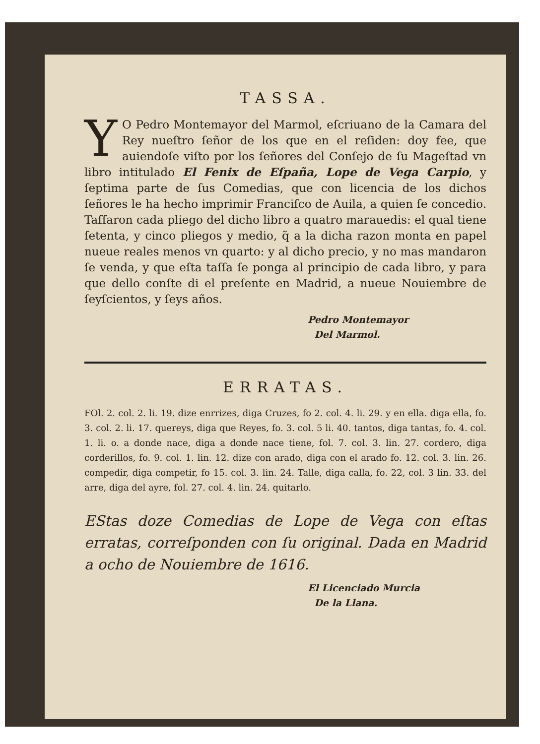TASSA.
YO Pedro Montemayor del Marmol, eſcriuano de la Camara del Rey nueſtro ſeñor de los que en el reſiden: doy fee, que auiendoſe viſto por los ſeñores del Conſejo de ſu Mageſtad vn libro intitulado El Fenix de Eſpaña, Lope de Vega Carpio, y ſeptima parte de ſus Comedias, que con licencia de los dichos ſeñores le ha hecho imprimir Franciſco de Auila, a quien ſe concedio. Taſſaron cada pliego del dicho libro a quatro marauedis: el qual tiene ſetenta, y cinco pliegos y medio, q̃ a la dicha razon monta en papel nueue reales menos vn quarto: y al dicho precio, y no mas mandaron ſe venda, y que eſta taſſa ſe ponga al principio de cada libro, y para que dello conſte di el preſente en Madrid, a nueue Nouiembre de ſeyſcientos, y ſeys años.
Pedro Montemayor
Del Marmol.
ERRATAS.
FOl. 2. col. 2. li. 19. dize enrrizes, diga Cruzes, fo 2. col. 4. li. 29. y en ella. diga ella, fo. 3. col. 2. li. 17. quereys, diga que Reyes, fo. 3. col. 5 li. 40. tantos, diga tantas, fo. 4. col. 1. li. o. a donde nace, diga a donde nace tiene, fol. 7. col. 3. lin. 27. cordero, diga corderillos, fo. 9. col. 1. lin. 12. dize con arado, diga con el arado fo. 12. col. 3. lin. 26. compedir, diga competir, fo 15. col. 3. lin. 24. Talle, diga calla, fo. 22, col. 3 lin. 33. del arre, diga del ayre, fol. 27. col. 4. lin. 24. quitarlo.
EStas doze Comedias de Lope de Vega con eſtas erratas, correſponden con ſu original. Dada en Madrid a ocho de Nouiembre de 1616.
El Licenciado Murcia
De la Llana.